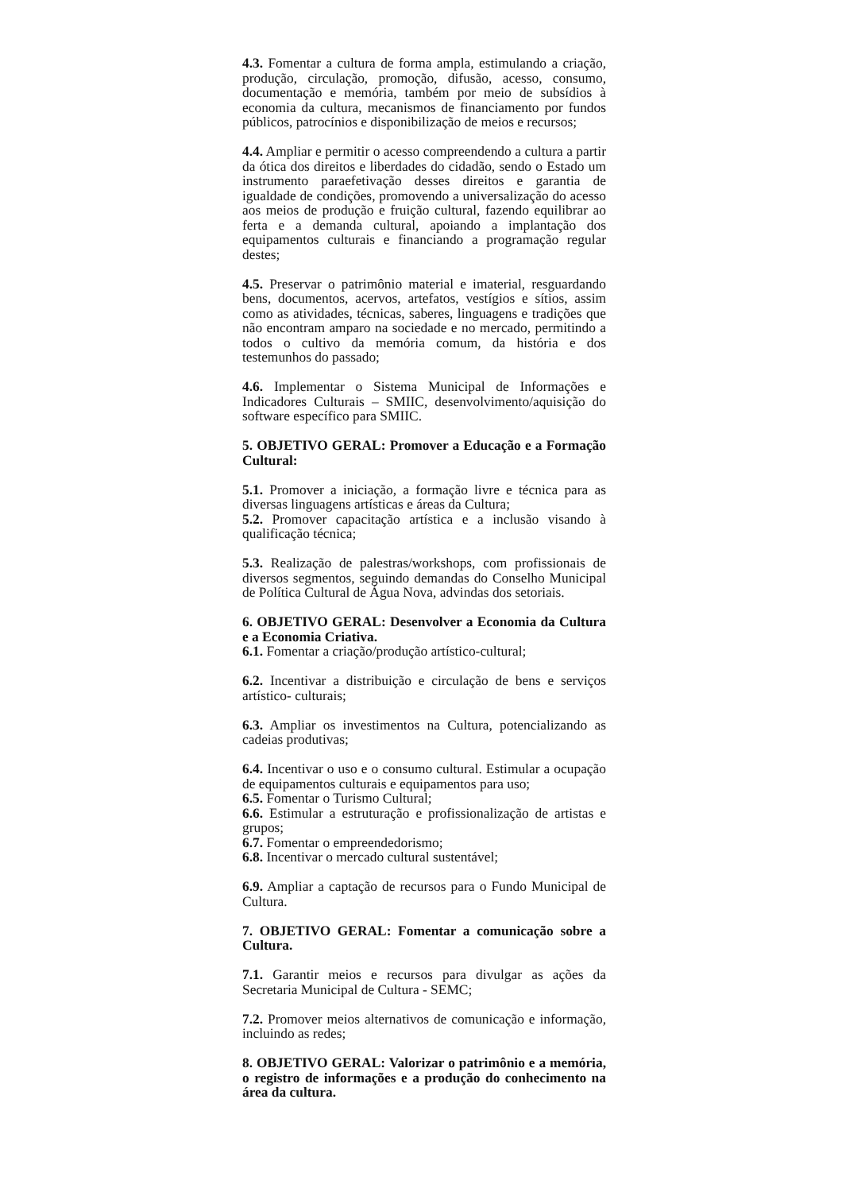4.3. Fomentar a cultura de forma ampla, estimulando a criação, produção, circulação, promoção, difusão, acesso, consumo, documentação e memória, também por meio de subsídios à economia da cultura, mecanismos de financiamento por fundos públicos, patrocínios e disponibilização de meios e recursos;
4.4. Ampliar e permitir o acesso compreendendo a cultura a partir da ótica dos direitos e liberdades do cidadão, sendo o Estado um instrumento paraefetivação desses direitos e garantia de igualdade de condições, promovendo a universalização do acesso aos meios de produção e fruição cultural, fazendo equilibrar ao ferta e a demanda cultural, apoiando a implantação dos equipamentos culturais e financiando a programação regular destes;
4.5. Preservar o patrimônio material e imaterial, resguardando bens, documentos, acervos, artefatos, vestígios e sítios, assim como as atividades, técnicas, saberes, linguagens e tradições que não encontram amparo na sociedade e no mercado, permitindo a todos o cultivo da memória comum, da história e dos testemunhos do passado;
4.6. Implementar o Sistema Municipal de Informações e Indicadores Culturais – SMIIC, desenvolvimento/aquisição do software específico para SMIIC.
5. OBJETIVO GERAL: Promover a Educação e a Formação Cultural:
5.1. Promover a iniciação, a formação livre e técnica para as diversas linguagens artísticas e áreas da Cultura;
5.2. Promover capacitação artística e a inclusão visando à qualificação técnica;
5.3. Realização de palestras/workshops, com profissionais de diversos segmentos, seguindo demandas do Conselho Municipal de Política Cultural de Água Nova, advindas dos setoriais.
6. OBJETIVO GERAL: Desenvolver a Economia da Cultura e a Economia Criativa.
6.1. Fomentar a criação/produção artístico-cultural;
6.2. Incentivar a distribuição e circulação de bens e serviços artístico- culturais;
6.3. Ampliar os investimentos na Cultura, potencializando as cadeias produtivas;
6.4. Incentivar o uso e o consumo cultural. Estimular a ocupação de equipamentos culturais e equipamentos para uso;
6.5. Fomentar o Turismo Cultural;
6.6. Estimular a estruturação e profissionalização de artistas e grupos;
6.7. Fomentar o empreendedorismo;
6.8. Incentivar o mercado cultural sustentável;
6.9. Ampliar a captação de recursos para o Fundo Municipal de Cultura.
7. OBJETIVO GERAL: Fomentar a comunicação sobre a Cultura.
7.1. Garantir meios e recursos para divulgar as ações da Secretaria Municipal de Cultura - SEMC;
7.2. Promover meios alternativos de comunicação e informação, incluindo as redes;
8. OBJETIVO GERAL: Valorizar o patrimônio e a memória, o registro de informações e a produção do conhecimento na área da cultura.